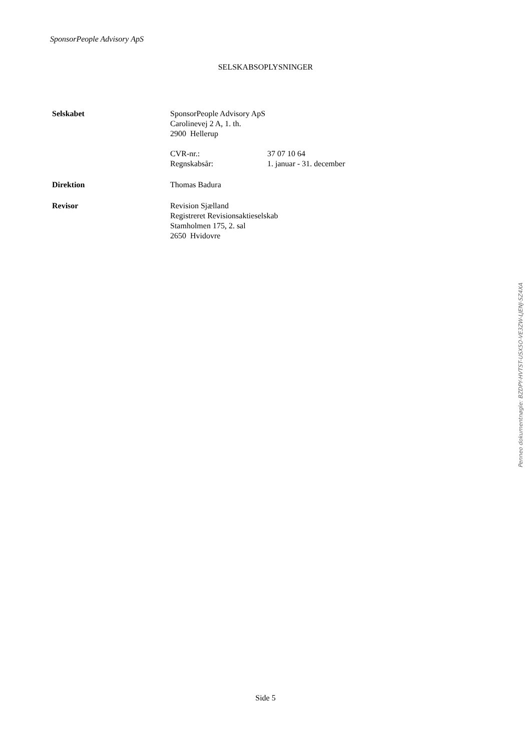SponsorPeople Advisory ApS
SELSKABSOPLYSNINGER
Selskabet SponsorPeople Advisory ApS
Carolinevej 2 A, 1. th.
2900 Hellerup
CVR-nr.: 37 07 10 64
Regnskabsår: 1. januar - 31. december
Direktion Thomas Badura
Revisor Revision Sjælland
Registreret Revisionsaktieselskab
Stamholmen 175, 2. sal
2650 Hvidovre
Penneo dokumentnøgle: BZDPY-HVTST-USX5O-VE3ZW-LJENJ-SZ4XA
Side 5